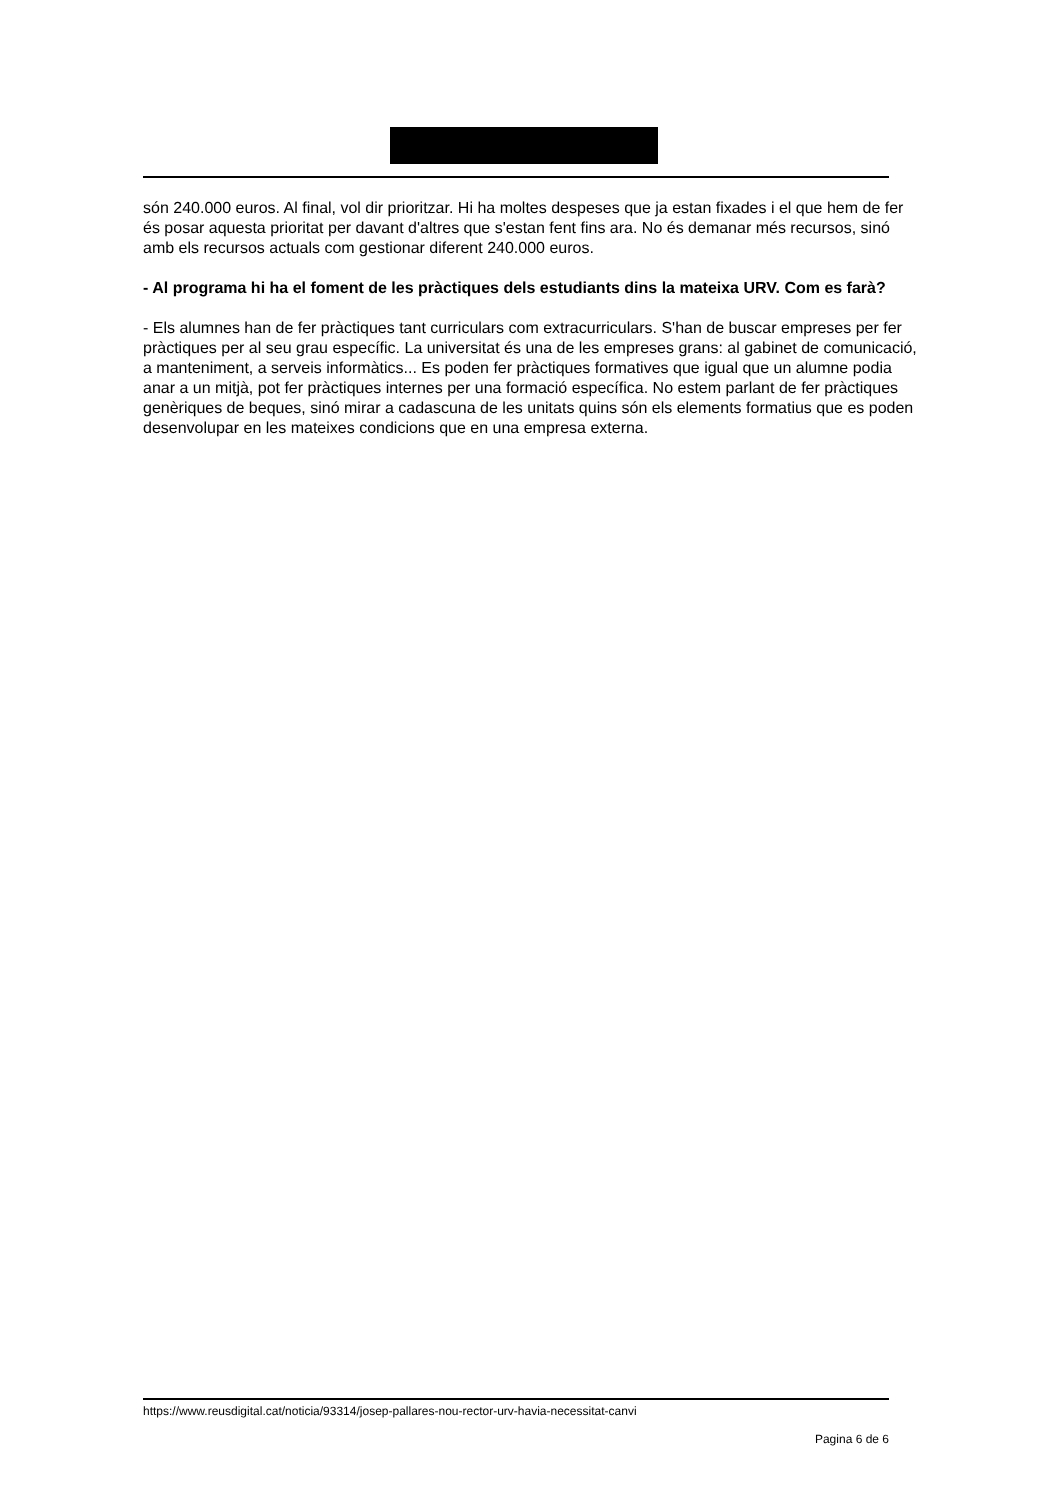són 240.000 euros. Al final, vol dir prioritzar. Hi ha moltes despeses que ja estan fixades i el que hem de fer és posar aquesta prioritat per davant d'altres que s'estan fent fins ara. No és demanar més recursos, sinó amb els recursos actuals com gestionar diferent 240.000 euros.
- Al programa hi ha el foment de les pràctiques dels estudiants dins la mateixa URV. Com es farà?
- Els alumnes han de fer pràctiques tant curriculars com extracurriculars. S'han de buscar empreses per fer pràctiques per al seu grau específic. La universitat és una de les empreses grans: al gabinet de comunicació, a manteniment, a serveis informàtics... Es poden fer pràctiques formatives que igual que un alumne podia anar a un mitjà, pot fer pràctiques internes per una formació específica. No estem parlant de fer pràctiques genèriques de beques, sinó mirar a cadascuna de les unitats quins són els elements formatius que es poden desenvolupar en les mateixes condicions que en una empresa externa.
https://www.reusdigital.cat/noticia/93314/josep-pallares-nou-rector-urv-havia-necessitat-canvi
Pagina 6 de 6